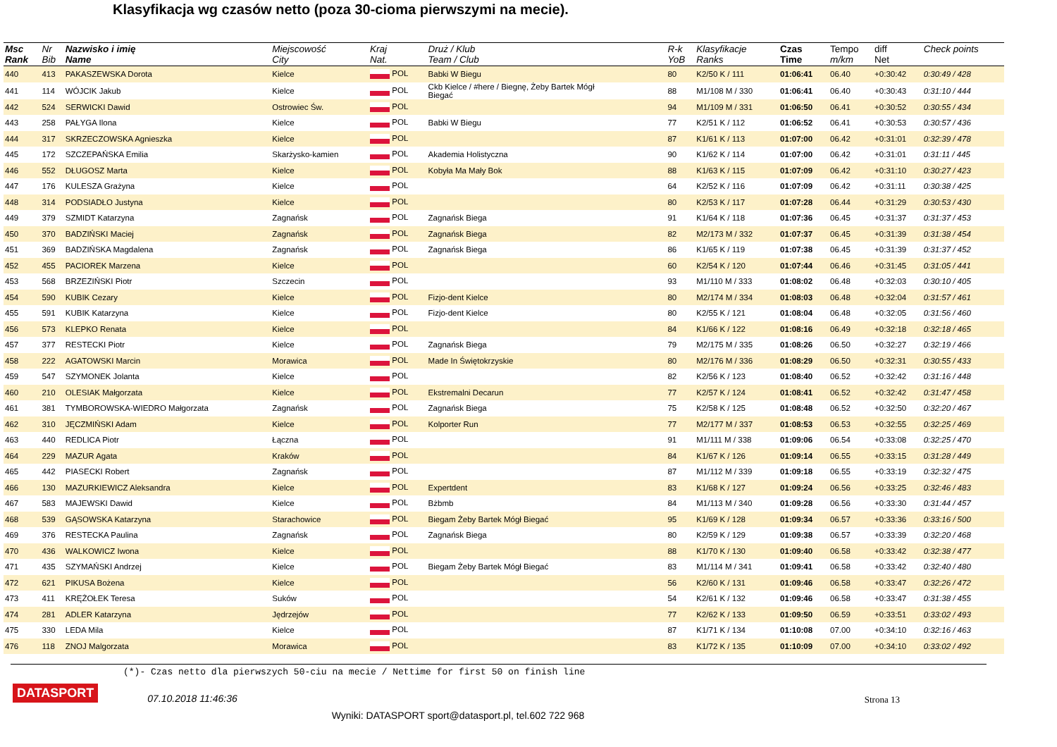Klasyfikacja wg czasów netto (poza 30-cioma pierwszymi na mecie).
| Msc Rank | Nr Bib | Nazwisko i imię Name | Miejscowość City | Kraj Nat. | Druż / Klub Team / Club | R-k YoB | Klasyfikacje Ranks | Czas Time | Tempo m/km | diff Net | Check points |
| --- | --- | --- | --- | --- | --- | --- | --- | --- | --- | --- | --- |
| 440 | 413 | PAKASZEWSKA Dorota | Kielce | POL | Babki W Biegu | 80 | K2/50 K / 111 | 01:06:41 | 06.40 | +0:30:42 | 0:30:49 / 428 |
| 441 | 114 | WÓJCIK Jakub | Kielce | POL | Ckb Kielce / #here / Biegnę, Żeby Bartek Mógł Biegać | 88 | M1/108 M / 330 | 01:06:41 | 06.40 | +0:30:43 | 0:31:10 / 444 |
| 442 | 524 | SERWICKI Dawid | Ostrowiec Św. | POL | | 94 | M1/109 M / 331 | 01:06:50 | 06.41 | +0:30:52 | 0:30:55 / 434 |
| 443 | 258 | PAŁYGA Ilona | Kielce | POL | Babki W Biegu | 77 | K2/51 K / 112 | 01:06:52 | 06.41 | +0:30:53 | 0:30:57 / 436 |
| 444 | 317 | SKRZECZOWSKA Agnieszka | Kielce | POL | | 87 | K1/61 K / 113 | 01:07:00 | 06.42 | +0:31:01 | 0:32:39 / 478 |
| 445 | 172 | SZCZEPAŃSKA Emilia | Skarżysko-kamien | POL | Akademia Holistyczna | 90 | K1/62 K / 114 | 01:07:00 | 06.42 | +0:31:01 | 0:31:11 / 445 |
| 446 | 552 | DŁUGOSZ Marta | Kielce | POL | Kobyła Ma Mały Bok | 88 | K1/63 K / 115 | 01:07:09 | 06.42 | +0:31:10 | 0:30:27 / 423 |
| 447 | 176 | KULESZA Grażyna | Kielce | POL | | 64 | K2/52 K / 116 | 01:07:09 | 06.42 | +0:31:11 | 0:30:38 / 425 |
| 448 | 314 | PODSIADŁO Justyna | Kielce | POL | | 80 | K2/53 K / 117 | 01:07:28 | 06.44 | +0:31:29 | 0:30:53 / 430 |
| 449 | 379 | SZMIDT Katarzyna | Zagnańsk | POL | Zagnańsk Biega | 91 | K1/64 K / 118 | 01:07:36 | 06.45 | +0:31:37 | 0:31:37 / 453 |
| 450 | 370 | BADZIŃSKI Maciej | Zagnańsk | POL | Zagnańsk Biega | 82 | M2/173 M / 332 | 01:07:37 | 06.45 | +0:31:39 | 0:31:38 / 454 |
| 451 | 369 | BADZIŃSKA Magdalena | Zagnańsk | POL | Zagnańsk Biega | 86 | K1/65 K / 119 | 01:07:38 | 06.45 | +0:31:39 | 0:31:37 / 452 |
| 452 | 455 | PACIOREK Marzena | Kielce | POL | | 60 | K2/54 K / 120 | 01:07:44 | 06.46 | +0:31:45 | 0:31:05 / 441 |
| 453 | 568 | BRZEZIŃSKI Piotr | Szczecin | POL | | 93 | M1/110 M / 333 | 01:08:02 | 06.48 | +0:32:03 | 0:30:10 / 405 |
| 454 | 590 | KUBIK Cezary | Kielce | POL | Fizjo-dent Kielce | 80 | M2/174 M / 334 | 01:08:03 | 06.48 | +0:32:04 | 0:31:57 / 461 |
| 455 | 591 | KUBIK Katarzyna | Kielce | POL | Fizjo-dent Kielce | 80 | K2/55 K / 121 | 01:08:04 | 06.48 | +0:32:05 | 0:31:56 / 460 |
| 456 | 573 | KLEPKO Renata | Kielce | POL | | 84 | K1/66 K / 122 | 01:08:16 | 06.49 | +0:32:18 | 0:32:18 / 465 |
| 457 | 377 | RESTECKI Piotr | Kielce | POL | Zagnańsk Biega | 79 | M2/175 M / 335 | 01:08:26 | 06.50 | +0:32:27 | 0:32:19 / 466 |
| 458 | 222 | AGATOWSKI Marcin | Morawica | POL | Made In Świętokrzyskie | 80 | M2/176 M / 336 | 01:08:29 | 06.50 | +0:32:31 | 0:30:55 / 433 |
| 459 | 547 | SZYMONEK Jolanta | Kielce | POL | | 82 | K2/56 K / 123 | 01:08:40 | 06.52 | +0:32:42 | 0:31:16 / 448 |
| 460 | 210 | OLESIAK Małgorzata | Kielce | POL | Ekstremalni Decarun | 77 | K2/57 K / 124 | 01:08:41 | 06.52 | +0:32:42 | 0:31:47 / 458 |
| 461 | 381 | TYMBOROWSKA-WIEDRO Małgorzata | Zagnańsk | POL | Zagnańsk Biega | 75 | K2/58 K / 125 | 01:08:48 | 06.52 | +0:32:50 | 0:32:20 / 467 |
| 462 | 310 | JĘCZMIŃSKI Adam | Kielce | POL | Kolporter Run | 77 | M2/177 M / 337 | 01:08:53 | 06.53 | +0:32:55 | 0:32:25 / 469 |
| 463 | 440 | REDLICA Piotr | Łączna | POL | | 91 | M1/111 M / 338 | 01:09:06 | 06.54 | +0:33:08 | 0:32:25 / 470 |
| 464 | 229 | MAZUR Agata | Kraków | POL | | 84 | K1/67 K / 126 | 01:09:14 | 06.55 | +0:33:15 | 0:31:28 / 449 |
| 465 | 442 | PIASECKI Robert | Zagnańsk | POL | | 87 | M1/112 M / 339 | 01:09:18 | 06.55 | +0:33:19 | 0:32:32 / 475 |
| 466 | 130 | MAZURKIEWICZ Aleksandra | Kielce | POL | Expertdent | 83 | K1/68 K / 127 | 01:09:24 | 06.56 | +0:33:25 | 0:32:46 / 483 |
| 467 | 583 | MAJEWSKI Dawid | Kielce | POL | Bżbmb | 84 | M1/113 M / 340 | 01:09:28 | 06.56 | +0:33:30 | 0:31:44 / 457 |
| 468 | 539 | GĄSOWSKA Katarzyna | Starachowice | POL | Biegam Żeby Bartek Mógł Biegać | 95 | K1/69 K / 128 | 01:09:34 | 06.57 | +0:33:36 | 0:33:16 / 500 |
| 469 | 376 | RESTECKA Paulina | Zagnańsk | POL | Zagnańsk Biega | 80 | K2/59 K / 129 | 01:09:38 | 06.57 | +0:33:39 | 0:32:20 / 468 |
| 470 | 436 | WALKOWICZ Iwona | Kielce | POL | | 88 | K1/70 K / 130 | 01:09:40 | 06.58 | +0:33:42 | 0:32:38 / 477 |
| 471 | 435 | SZYMAŃSKI Andrzej | Kielce | POL | Biegam Żeby Bartek Mógł Biegać | 83 | M1/114 M / 341 | 01:09:41 | 06.58 | +0:33:42 | 0:32:40 / 480 |
| 472 | 621 | PIKUSA Bożena | Kielce | POL | | 56 | K2/60 K / 131 | 01:09:46 | 06.58 | +0:33:47 | 0:32:26 / 472 |
| 473 | 411 | KRĘŻOŁEK Teresa | Suków | POL | | 54 | K2/61 K / 132 | 01:09:46 | 06.58 | +0:33:47 | 0:31:38 / 455 |
| 474 | 281 | ADLER Katarzyna | Jędrzejów | POL | | 77 | K2/62 K / 133 | 01:09:50 | 06.59 | +0:33:51 | 0:33:02 / 493 |
| 475 | 330 | LEDA Mila | Kielce | POL | | 87 | K1/71 K / 134 | 01:10:08 | 07.00 | +0:34:10 | 0:32:16 / 463 |
| 476 | 118 | ZNOJ Malgorzata | Morawica | POL | | 83 | K1/72 K / 135 | 01:10:09 | 07.00 | +0:34:10 | 0:33:02 / 492 |
(*)- Czas netto dla pierwszych 50-ciu na mecie / Nettime for first 50 on finish line
DATASPORT 07.10.2018 11:46:36 Strona 13
Wyniki: DATASPORT sport@datasport.pl, tel.602 722 968